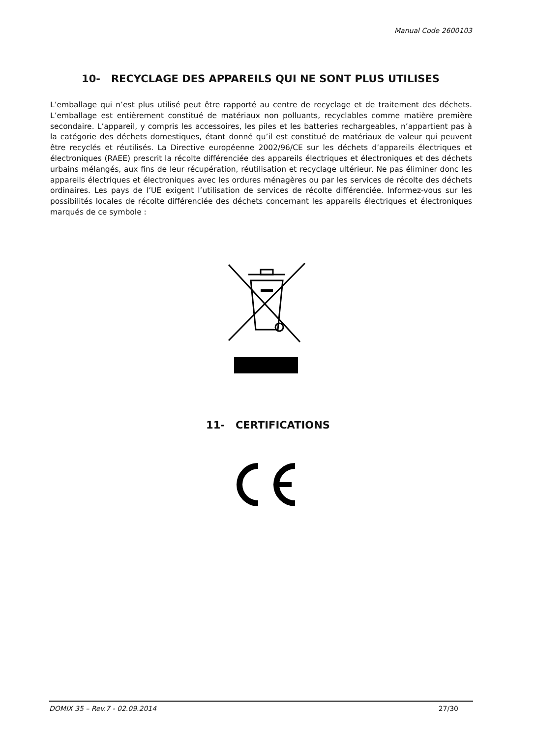Manual Code 2600103
10- RECYCLAGE DES APPAREILS QUI NE SONT PLUS UTILISES
L’emballage qui n’est plus utilisé peut être rapporté au centre de recyclage et de traitement des déchets. L’emballage est entièrement constitué de matériaux non polluants, recyclables comme matière première secondaire. L’appareil, y compris les accessoires, les piles et les batteries rechargeables, n’appartient pas à la catégorie des déchets domestiques, étant donné qu’il est constitué de matériaux de valeur qui peuvent être recyclés et réutilisés. La Directive européenne 2002/96/CE sur les déchets d’appareils électriques et électroniques (RAEE) prescrit la récolte différenciée des appareils électriques et électroniques et des déchets urbains mélangés, aux fins de leur récupération, réutilisation et recyclage ultérieur. Ne pas éliminer donc les appareils électriques et électroniques avec les ordures ménagères ou par les services de récolte des déchets ordinaires. Les pays de l’UE exigent l’utilisation de services de récolte différenciée. Informez-vous sur les possibilités locales de récolte différenciée des déchets concernant les appareils électriques et électroniques marqués de ce symbole :
11- CERTIFICATIONS
DOMIX 35 – Rev.7 - 02.09.2014 27/30